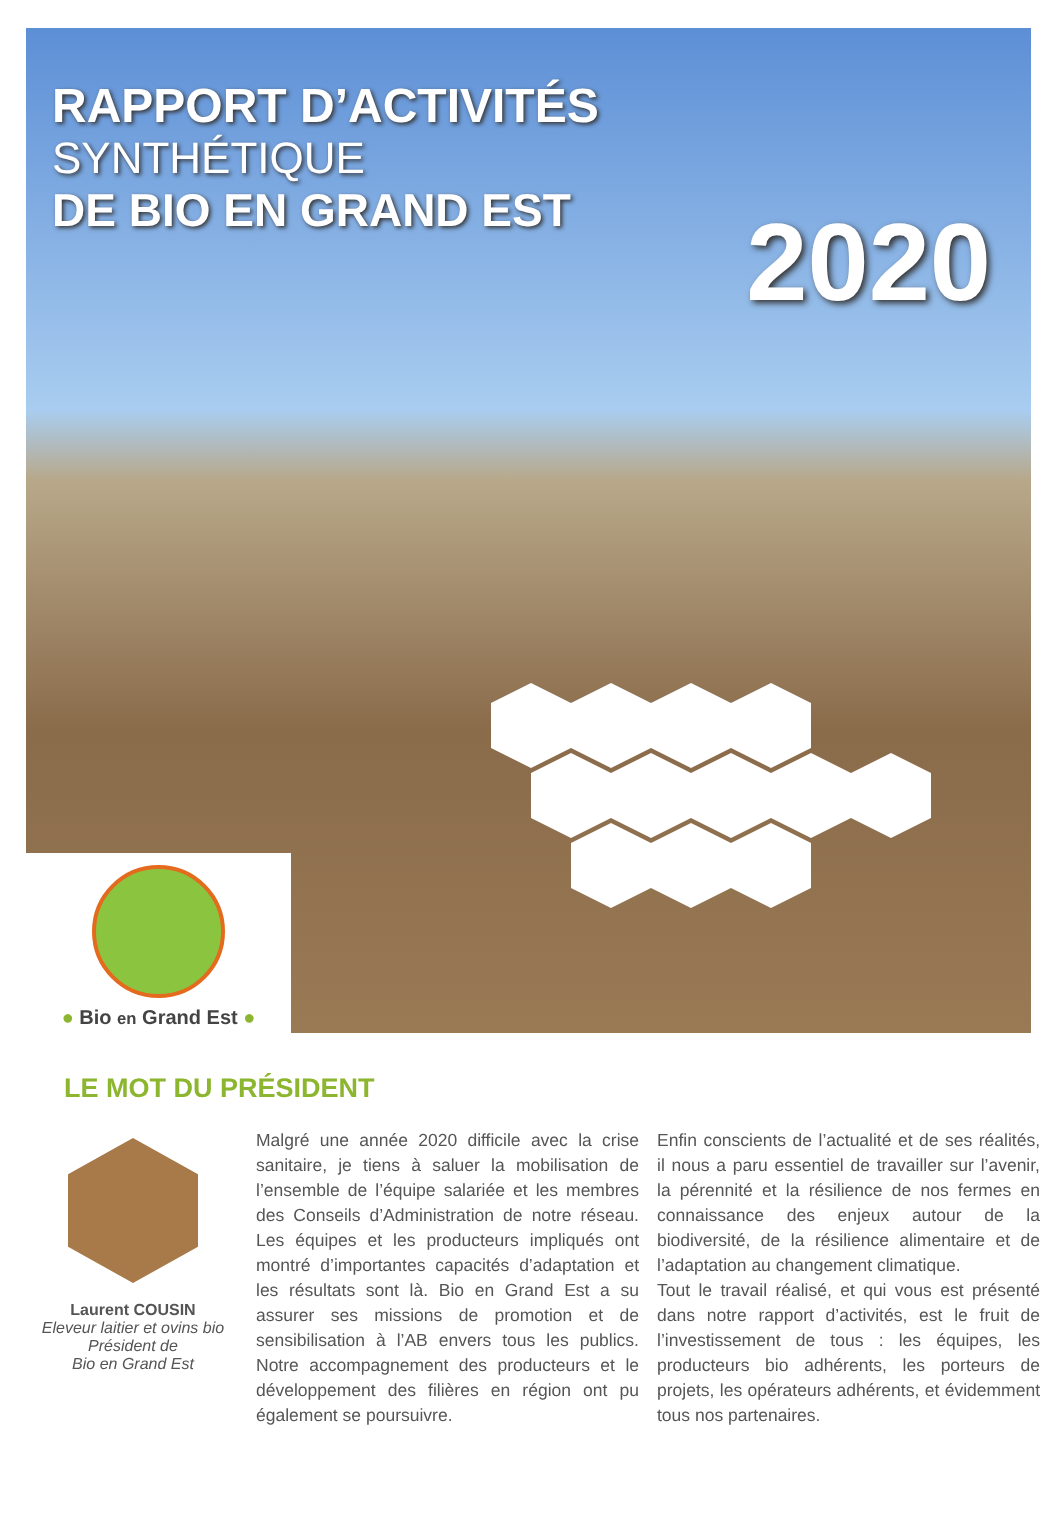RAPPORT D’ACTIVITÉS
SYNTHÉTIQUE
DE BIO EN GRAND EST
2020
● Bio en Grand Est ●
LE MOT DU PRÉSIDENT
Laurent COUSIN
Eleveur laitier et ovins bio
Président de
Bio en Grand Est
Malgré une année 2020 difficile avec la crise sanitaire, je tiens à saluer la mobilisation de l’ensemble de l’équipe salariée et les membres des Conseils d’Administration de notre réseau. Les équipes et les producteurs impliqués ont montré d’importantes capacités d’adaptation et les résultats sont là. Bio en Grand Est a su assurer ses missions de promotion et de sensibilisation à l’AB envers tous les publics. Notre accompagnement des producteurs et le développement des filières en région ont pu également se poursuivre.
Enfin conscients de l’actualité et de ses réalités, il nous a paru essentiel de travailler sur l’avenir, la pérennité et la résilience de nos fermes en connaissance des enjeux autour de la biodiversité, de la résilience alimentaire et de l’adaptation au changement climatique.
Tout le travail réalisé, et qui vous est présenté dans notre rapport d’activités, est le fruit de l’investissement de tous : les équipes, les producteurs bio adhérents, les porteurs de projets, les opérateurs adhérents, et évidemment tous nos partenaires.